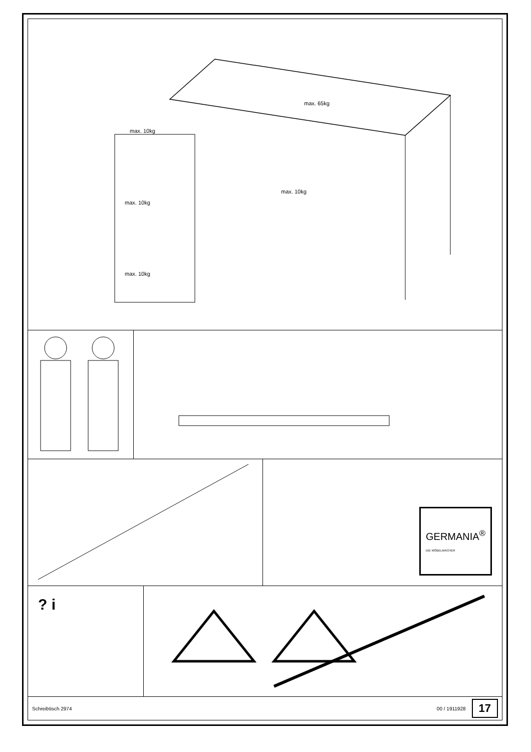max. 65kg
max. 10kg
max. 10kg
max. 10kg
max. 10kg
GERMANIA<sup>®</sup>
DIE MÖBELMACHER
? i
Schreibtisch 2974 00 / 1911928 17